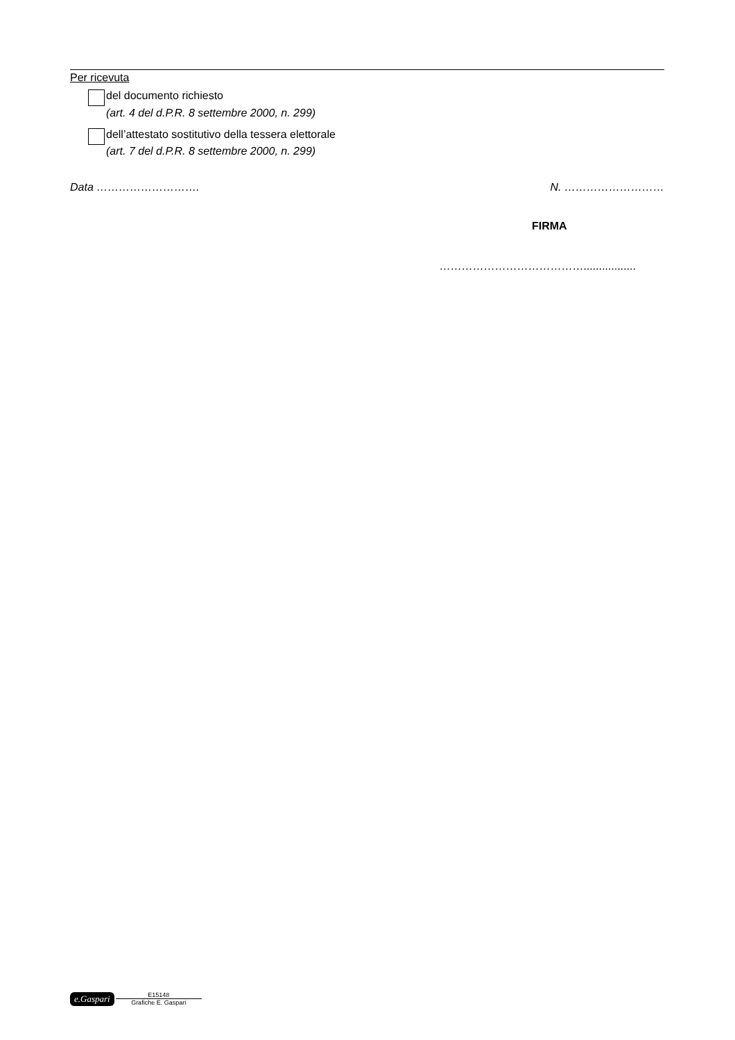Per ricevuta
del documento richiesto
(art. 4 del d.P.R. 8 settembre 2000, n. 299)
dell’attestato sostitutivo della tessera elettorale
(art. 7 del d.P.R. 8 settembre 2000, n. 299)
Data ………………………. N. ………………………
FIRMA
………………………………….................
e.Gaspari
E15148
Grafiche E. Gaspari